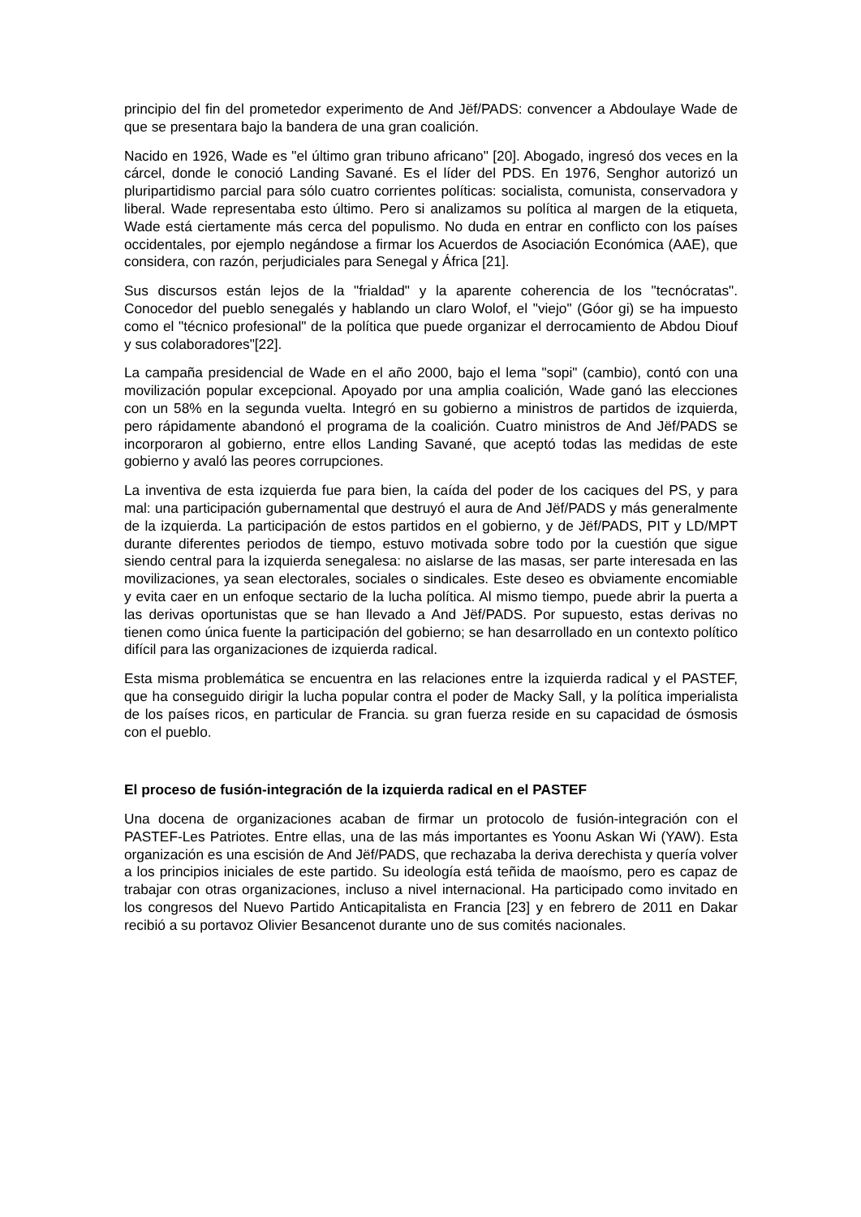principio del fin del prometedor experimento de And Jëf/PADS: convencer a Abdoulaye Wade de que se presentara bajo la bandera de una gran coalición.
Nacido en 1926, Wade es "el último gran tribuno africano" [20]. Abogado, ingresó dos veces en la cárcel, donde le conoció Landing Savané. Es el líder del PDS. En 1976, Senghor autorizó un pluripartidismo parcial para sólo cuatro corrientes políticas: socialista, comunista, conservadora y liberal. Wade representaba esto último. Pero si analizamos su política al margen de la etiqueta, Wade está ciertamente más cerca del populismo. No duda en entrar en conflicto con los países occidentales, por ejemplo negándose a firmar los Acuerdos de Asociación Económica (AAE), que considera, con razón, perjudiciales para Senegal y África [21].
Sus discursos están lejos de la "frialdad" y la aparente coherencia de los "tecnócratas". Conocedor del pueblo senegalés y hablando un claro Wolof, el "viejo" (Góor gi) se ha impuesto como el "técnico profesional" de la política que puede organizar el derrocamiento de Abdou Diouf y sus colaboradores"[22].
La campaña presidencial de Wade en el año 2000, bajo el lema "sopi" (cambio), contó con una movilización popular excepcional. Apoyado por una amplia coalición, Wade ganó las elecciones con un 58% en la segunda vuelta. Integró en su gobierno a ministros de partidos de izquierda, pero rápidamente abandonó el programa de la coalición. Cuatro ministros de And Jëf/PADS se incorporaron al gobierno, entre ellos Landing Savané, que aceptó todas las medidas de este gobierno y avaló las peores corrupciones.
La inventiva de esta izquierda fue para bien, la caída del poder de los caciques del PS, y para mal: una participación gubernamental que destruyó el aura de And Jëf/PADS y más generalmente de la izquierda. La participación de estos partidos en el gobierno, y de Jëf/PADS, PIT y LD/MPT durante diferentes periodos de tiempo, estuvo motivada sobre todo por la cuestión que sigue siendo central para la izquierda senegalesa: no aislarse de las masas, ser parte interesada en las movilizaciones, ya sean electorales, sociales o sindicales. Este deseo es obviamente encomiable y evita caer en un enfoque sectario de la lucha política. Al mismo tiempo, puede abrir la puerta a las derivas oportunistas que se han llevado a And Jëf/PADS. Por supuesto, estas derivas no tienen como única fuente la participación del gobierno; se han desarrollado en un contexto político difícil para las organizaciones de izquierda radical.
Esta misma problemática se encuentra en las relaciones entre la izquierda radical y el PASTEF, que ha conseguido dirigir la lucha popular contra el poder de Macky Sall, y la política imperialista de los países ricos, en particular de Francia. su gran fuerza reside en su capacidad de ósmosis con el pueblo.
El proceso de fusión-integración de la izquierda radical en el PASTEF
Una docena de organizaciones acaban de firmar un protocolo de fusión-integración con el PASTEF-Les Patriotes. Entre ellas, una de las más importantes es Yoonu Askan Wi (YAW). Esta organización es una escisión de And Jëf/PADS, que rechazaba la deriva derechista y quería volver a los principios iniciales de este partido. Su ideología está teñida de maoísmo, pero es capaz de trabajar con otras organizaciones, incluso a nivel internacional. Ha participado como invitado en los congresos del Nuevo Partido Anticapitalista en Francia [23] y en febrero de 2011 en Dakar recibió a su portavoz Olivier Besancenot durante uno de sus comités nacionales.